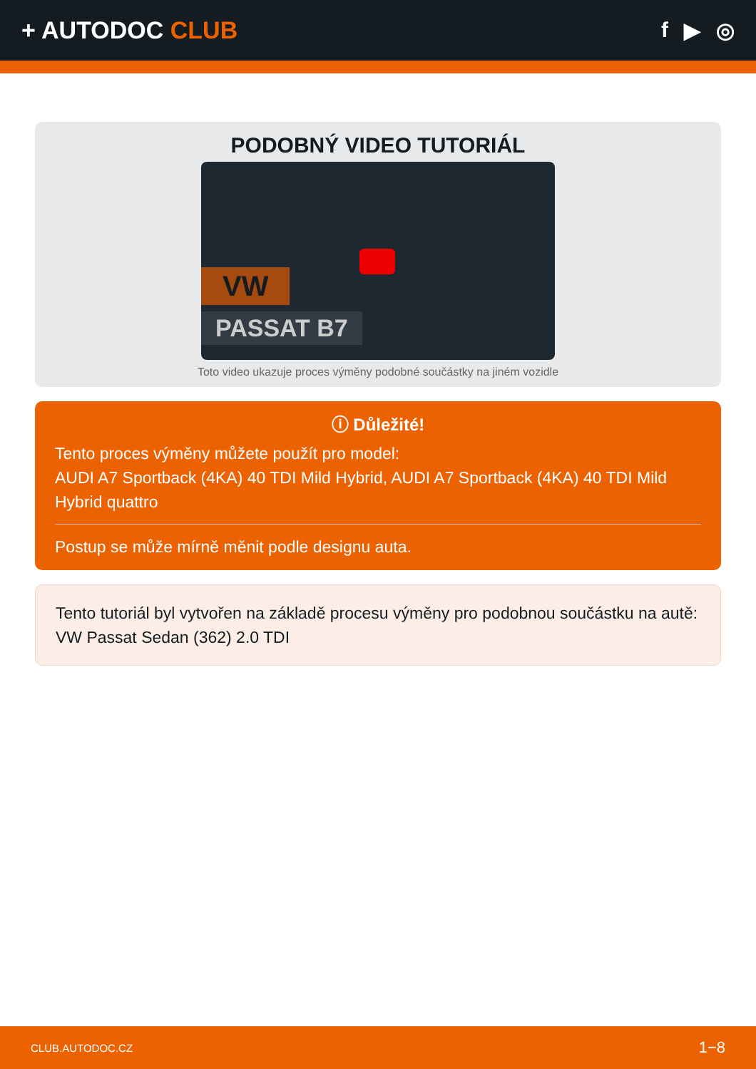+ AUTODOC CLUB f ▶ ◎
PODOBNÝ VIDEO TUTORIÁL
VW
PASSAT B7
Toto video ukazuje proces výměny podobné součástky na jiném vozidle
ⓘ Důležité!
Tento proces výměny můžete použít pro model:
AUDI A7 Sportback (4KA) 40 TDI Mild Hybrid, AUDI A7 Sportback (4KA) 40 TDI Mild Hybrid quattro
Postup se může mírně měnit podle designu auta.
Tento tutoriál byl vytvořen na základě procesu výměny pro podobnou součástku na autě: VW Passat Sedan (362) 2.0 TDI
CLUB.AUTODOC.CZ 1−8